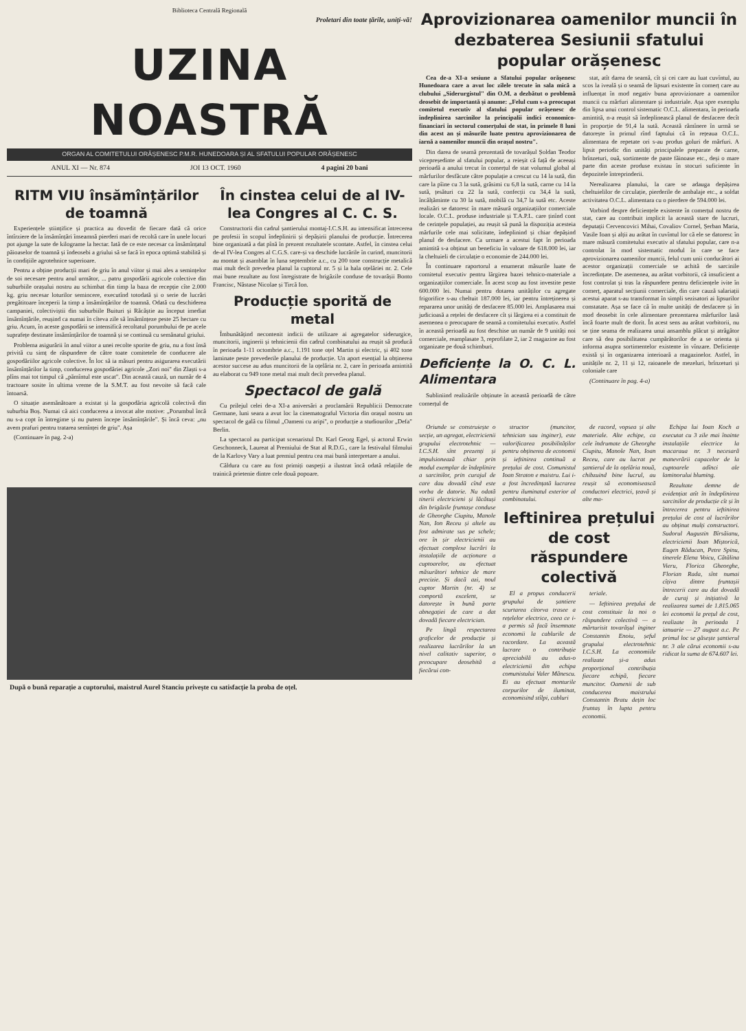Biblioteca Centrală Regională
Proletari din toate țările, uniți-vă!
UZINA NOASTRĂ
ORGAN AL COMITETULUI ORĂȘENESC P.M.R. HUNEDOARA ȘI AL SFATULUI POPULAR ORĂȘENESC
ANUL XI — Nr. 874 JOI 13 OCT. 1960 4 pagini 20 bani
RITM VIU însămînțărilor de toamnă
Experiențele științifice și practica au dovedit de fiecare dată că orice întîrziere de la însămînțări înseamnă pierderi mari de recoltă care în unele locuri pot ajunge la sute de kilograme la hectar. Iată de ce este necesar ca însămînțatul păioaselor de toamnă și îndeosebi a griului să se facă în epoca optimă stabilită și în condițiile agrotehnice superioare.
Pentru a obține producții mari de griu în anul viitor și mai ales a semințelor de soi necesare pentru anul următor, ... patru gospodării agricole colective din suburbiile orașului nostru au schimbat din timp la baza de recepție cîte 2.000 kg. griu necesar loturilor semincere, executînd totodată și o serie de lucrări pregătitoare începerii la timp a însămînțărilor de toamnă. Odată cu deschiderea campaniei, colectiviștii din suburbiile Buituri și Răcăștie au început imediat însămînțările, reușind ca numai în cîteva zile să însămînțeze peste 25 hectare cu griu. Acum, în aceste gospodării se intensifică recoltatul porumbului de pe acele suprafețe destinate însămînțărilor de toamnă și se continuă cu semănatul griului.
Problema asigurării în anul viitor a unei recolte sporite de griu, nu a fost însă privită cu simț de răspundere de către toate comitetele de conducere ale gospodăriilor agricole colective. În loc să ia măsuri pentru asigurarea executării însămînțărilor la timp, conducerea gospodăriei agricole „Zori noi" din Zlaști s-a plîns mai tot timpul că „pămîntul este uscat". Din această cauză, un număr de 4 tractoare sosite în ultima vreme de la S.M.T. au fost nevoite să facă cale întoarsă.
O situație asemănătoare a existat și la gospodăria agricolă colectivă din suburbia Boș. Numai că aici conducerea a invocat alte motive: „Porumbul încă nu s-a copt în întregime și nu putem începe însămînțările". Și încă ceva: „nu avem prafuri pentru tratarea semînței de griu". Așa
(Continuare în pag. 2-a)
În cinstea celui de al IV-lea Congres al C. C. S.
Constructorii din cadrul șantierului montaj-I.C.S.H. au intensificat întrecerea pe profesii în scopul îndeplinirii și depășirii planului de producție. Întrecerea bine organizată a dat pînă în prezent rezultatele scontate. Astfel, în cinstea celui de-al IV-lea Congres al C.G.S. care-și va deschide lucrările în curind, muncitorii au montat și asamblat în luna septembrie a.c., cu 200 tone construcție metalică mai mult decît prevedea planul la cuptorul nr. 5 și la hala oțelăriei nr. 2. Cele mai bune rezultate au fost înregistrate de brigăzile conduse de tovarășii Bonto Francisc, Năstase Nicolae și Tircă Ion.
Producție sporită de metal
Îmbunătățind necontenit indicii de utilizare ai agregatelor siderurgice, muncitorii, inginerii și tehnicienii din cadrul combinatului au reușit să producă în perioada 1-11 octombrie a.c., 1.191 tone oțel Martin și electric, și 402 tone laminate peste prevederile planului de producție. Un aport esențial la obținerea acestor succese au adus muncitorii de la oțelăria nr. 2, care în perioada amintită au elaborat cu 949 tone metal mai mult decît prevedea planul.
Spectacol de gală
Cu prilejul celei de-a XI-a aniversări a proclamării Republicii Democrate Germane, luni seara a avut loc la cinematograful Victoria din orașul nostru un spectacol de gală cu filmul „Oameni cu aripi", o producție a studiourilor „Defa" Berlin.
La spectacol au participat scenaristul Dr. Karl Georg Egel, și actorul Erwin Geschonneck, Laureat al Premiului de Stat al R.D.G., care la festivalul filmului de la Karlovy Vary a luat premiul pentru cea mai bună interpretare a anului.
Căldura cu care au fost primiți oaspeții a ilustrat încă odată relațiile de trainică prietenie dintre cele două popoare.
După o bună reparație a cuptorului, maistrul Aurel Stanciu privește cu satisfacție la proba de oțel.
Aprovizionarea oamenilor muncii în dezbaterea Sesiunii sfatului popular orășenesc
Cea de-a XI-a sesiune a Sfatului popular orășenesc Hunedoara care a avut loc zilele trecute în sala mică a clubului „Siderurgistul" din O.M. a dezbătut o problemă deosebit de importantă și anume: „Felul cum s-a preocupat comitetul executiv al sfatului popular orășenesc de îndeplinirea sarcinilor la principalii indici economico-financiari în sectorul comerțului de stat, în primele 8 luni din acest an și măsurile luate pentru aprovizionarea de iarnă a oamenilor muncii din orașul nostru".
Din darea de seamă prezentată de tovarășul Șoldan Teodor vicepreședinte al sfatului popular, a reieșit că față de aceeași perioadă a anului trecut în comerțul de stat volumul global al mărfurilor desfăcute către populație a crescut cu 14 la sută, din care la pîine cu 3 la sută, grăsimi cu 6,8 la sută, carne cu 14 la sută, țesături cu 22 la sută, confecții cu 34,4 la sută, încălțăminte cu 30 la sută, mobilă cu 34,7 la sută etc. Aceste realizări se datoresc în mare măsură organizațiilor comerciale locale. O.C.L. produse industriale și T.A.P.L. care ținînd cont de cerințele populației, au reușit să pună la dispoziția acesteia mărfurile cele mai solicitate, îndeplinind și chiar depășind planul de desfacere. Ca urmare a acestui fapt în perioada amintită s-a obținut un beneficiu în valoare de 618.000 lei, iar la cheltuieli de circulație o economie de 244.000 lei.
În continuare raportorul a enumerat măsurile luate de comitetul executiv pentru lărgirea bazei tehnico-materiale a organizațiilor comerciale. În acest scop au fost investite peste 600.000 lei. Numai pentru dotarea unităților cu agregate frigorifice s-au cheltuit 187.000 lei, iar pentru întreținerea și repararea unor unități de desfacere 85.000 lei. Amplasarea mai judicioasă a rețelei de desfacere cît și lărgirea ei a constituit de asemenea o preocupare de seamă a comitetului executiv. Astfel în această perioadă au fost deschise un număr de 9 unități noi comerciale, reamplasate 3, reprofilate 2, iar 2 magazine au fost organizate pe două schimburi.
Deficiențe la O. C. L. Alimentara
Subliniind realizările obținute în această perioadă de către comerțul de
stat, atît darea de seamă, cît și cei care au luat cuvîntul, au scos la iveală și o seamă de lipsuri existente în comerț care au influențat în mod negativ buna aprovizionare a oamenilor muncii cu mărfuri alimentare și industriale. Așa spre exemplu din lipsa unui control sistematic O.C.L. alimentara, în perioada amintită, n-a reușit să îndeplinească planul de desfacere decît în proporție de 91,4 la sută. Această rămînere în urmă se datorește în primul rînd faptului că în rețeaua O.C.L. alimentara de repetate ori s-au produs goluri de mărfuri. A lipsit periodic din unități principalele preparate de carne, brînzeturi, ouă, sortimente de paste făinoase etc., deși o mare parte din aceste produse existau în stocuri suficiente în depozitele întreprinderii.
Nerealizarea planului, la care se adauga depășirea cheltuielilor de circulație, pierderile de ambalaje etc., a soldat activitatea O.C.L. alimentara cu o pierdere de 594.000 lei.
Vorbind despre deficiențele existente în comerțul nostru de stat, care au contribuit implicit la această stare de lucruri, deputații Cervencovici Mihai, Covaliov Cornel, Șerban Maria, Vasile Ioan și alții au arătat în cuvîntul lor că ele se datoresc în mare măsură comitetului executiv al sfatului popular, care n-a controlat în mod sistematic modul în care se face aprovizionarea oamenilor muncii, felul cum unii conducători ai acestor organizații comerciale se achită de sarcinile încredințate. De asemenea, au arătat vorbitorii, că insuficient a fost controlat și tras la răspundere pentru deficiențele ivite în comerț, aparatul secțiunii comerciale, din care cauză salariații acestui aparat s-au transformat în simpli sezisatori ai lipsurilor constatate. Așa se face că în multe unități de desfacere și în mod deosebit în cele alimentare prezentarea mărfurilor lasă încă foarte mult de dorit. În acest sens au arătat vorbitorii, nu se ține seama de realizarea unui ansamblu plăcut și atrăgător care să dea posibilitatea cumpărătorilor de a se orienta și informa asupra sortimentelor existente în vînzare. Deficiențe există și în organizarea interioară a magazinelor. Astfel, în unitățile nr. 2, 11 și 12, raioanele de mezeluri, brînzeturi și coloniale care
(Continuare în pag. 4-a)
Oriunde se construiește o secție, un agregat, electricienii grupului electrotehnic — I.C.S.H. sînt prezenți și impulsionează chiar prin modul exemplar de îndeplinire a sarcinilor, prin curajul de care dau dovadă cînd este vorba de datorie. Nu odată tinerii electricieni și lăcătuși din brigăzile fruntașe conduse de Gheorghe Ciupitu, Manole Nan, Ion Receu și altele au fost admirate sus pe schele; ore în șir electricienii au efectuat complexe lucrări la instalațiile de acționare a cuptoarelor, au efectuat măsurători tehnice de mare precizie. Și dacă azi, noul cuptor Martin (nr. 4) se comportă excelent, se datorește în bună parte abnegației de care a dat dovadă fiecare electrician.
Pe lingă respectarea graficelor de producție și realizarea lucrărilor la un nivel calitativ superior, o preocupare deosebită a fiecărui con-
structor (muncitor, tehnician sau inginer), este valorificarea posibilităților pentru obținerea de economii și ieftinirea continuă a prețului de cost. Comunistul Ioan Straton e maistru. Lui i-a fost încredințată lucrarea pentru iluminatul exterior al combinatului.
de racord, vopsea și alte materiale. Alte echipe, ca cele îndrumate de Gheorghe Ciupitu, Manole Nan, Ioan Receu, care au lucrat pe șantierul de la oțelăria nouă, chibzuind bine lucrul, au reușit să economisească conductori electrici, țeavă și alte ma-
Ieftinirea prețului de cost răspundere colectivă
El a propus conducerii grupului de șantiere scurtarea cîtorva trasee a rețelelor electrice, ceea ce i-a permis să facă însemnate economii la cablurile de racordare. La această lucrare o contribuție apreciabilă au adus-o electricienii din echipa comunistului Valer Mănescu. Ei au efectuat monturile corpurilor de iluminat, economisind stîlpi, cabluri
teriale.
— Ieftinirea prețului de cost constituie la noi o răspundere colectivă — a mărturisit tovarășul inginer Constantin Enoiu, șeful grupului electrotehnic I.C.S.H. La economiile realizate și-a adus proporțional contribuția fiecare echipă, fiecare muncitor. Oamenii de sub conducerea maistrului Constantin Bratu dețin loc fruntaș în lupta pentru economii.
Echipa lui Ioan Koch a executat cu 3 zile mai înainte instalațiile electrice la macaraua nr. 3 necesară manevrării capacelor de la cuptoarele adînci ale laminorului bluming.
Rezultate demne de evidențiat atît în îndeplinirea sarcinilor de producție cît și în întrecerea pentru ieftinirea prețului de cost al lucrărilor au obținut mulți constructori. Sudorul Augustin Bîrsăianu, electricienii Ioan Miștorică, Eugen Răducan, Petre Spinu, tinerele Elena Voicu, Cătălina Vieru, Florica Gheorghe, Florian Rada, sînt numai cîțiva dintre fruntașii întrecerii care au dat dovadă de curaj și inițiativă la realizarea sumei de 1.815.065 lei economii la prețul de cost, realizate în perioada 1 ianuarie — 27 august a.c. Pe primul loc se găsește șantierul nr. 3 ale cărui economii s-au ridicat la suma de 674.607 lei.